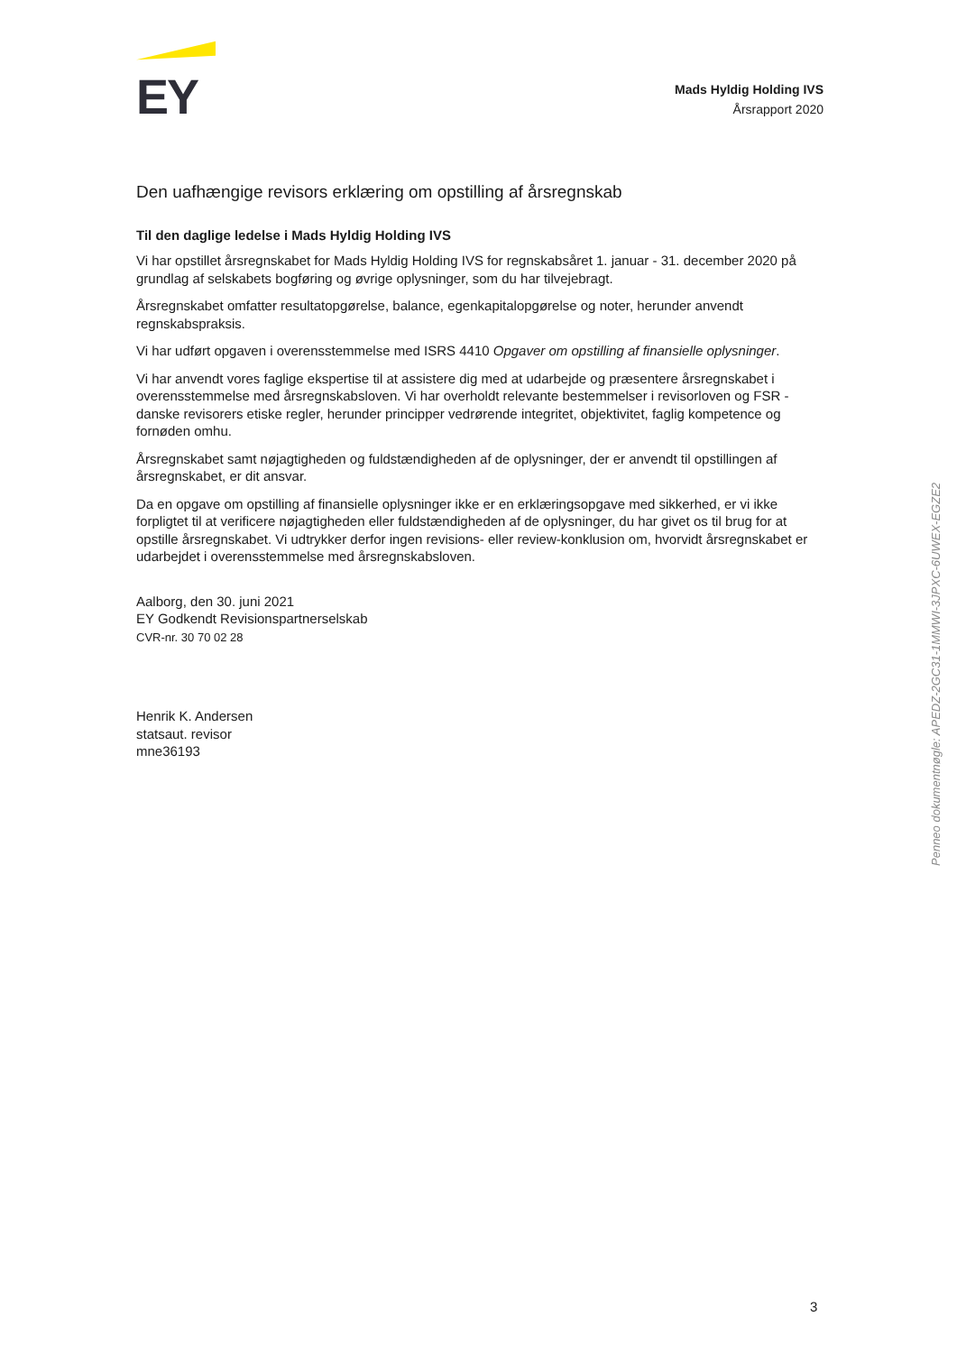EY
Mads Hyldig Holding IVS
Årsrapport 2020
Den uafhængige revisors erklæring om opstilling af årsregnskab
Til den daglige ledelse i Mads Hyldig Holding IVS
Vi har opstillet årsregnskabet for Mads Hyldig Holding IVS for regnskabsåret 1. januar - 31. december 2020 på grundlag af selskabets bogføring og øvrige oplysninger, som du har tilvejebragt.
Årsregnskabet omfatter resultatopgørelse, balance, egenkapitalopgørelse og noter, herunder anvendt regnskabspraksis.
Vi har udført opgaven i overensstemmelse med ISRS 4410 Opgaver om opstilling af finansielle oplysninger.
Vi har anvendt vores faglige ekspertise til at assistere dig med at udarbejde og præsentere årsregnskabet i overensstemmelse med årsregnskabsloven. Vi har overholdt relevante bestemmelser i revisorloven og FSR - danske revisorers etiske regler, herunder principper vedrørende integritet, objektivitet, faglig kompetence og fornøden omhu.
Årsregnskabet samt nøjagtigheden og fuldstændigheden af de oplysninger, der er anvendt til opstillingen af årsregnskabet, er dit ansvar.
Da en opgave om opstilling af finansielle oplysninger ikke er en erklæringsopgave med sikkerhed, er vi ikke forpligtet til at verificere nøjagtigheden eller fuldstændigheden af de oplysninger, du har givet os til brug for at opstille årsregnskabet. Vi udtrykker derfor ingen revisions- eller review-konklusion om, hvorvidt årsregnskabet er udarbejdet i overensstemmelse med årsregnskabsloven.
Aalborg, den 30. juni 2021
EY Godkendt Revisionspartnerselskab
CVR-nr. 30 70 02 28
Henrik K. Andersen
statsaut. revisor
mne36193
Penneo dokumentnøgle: APEDZ-2GC31-1MMWI-3JPXC-6UWEX-EGZE2
3